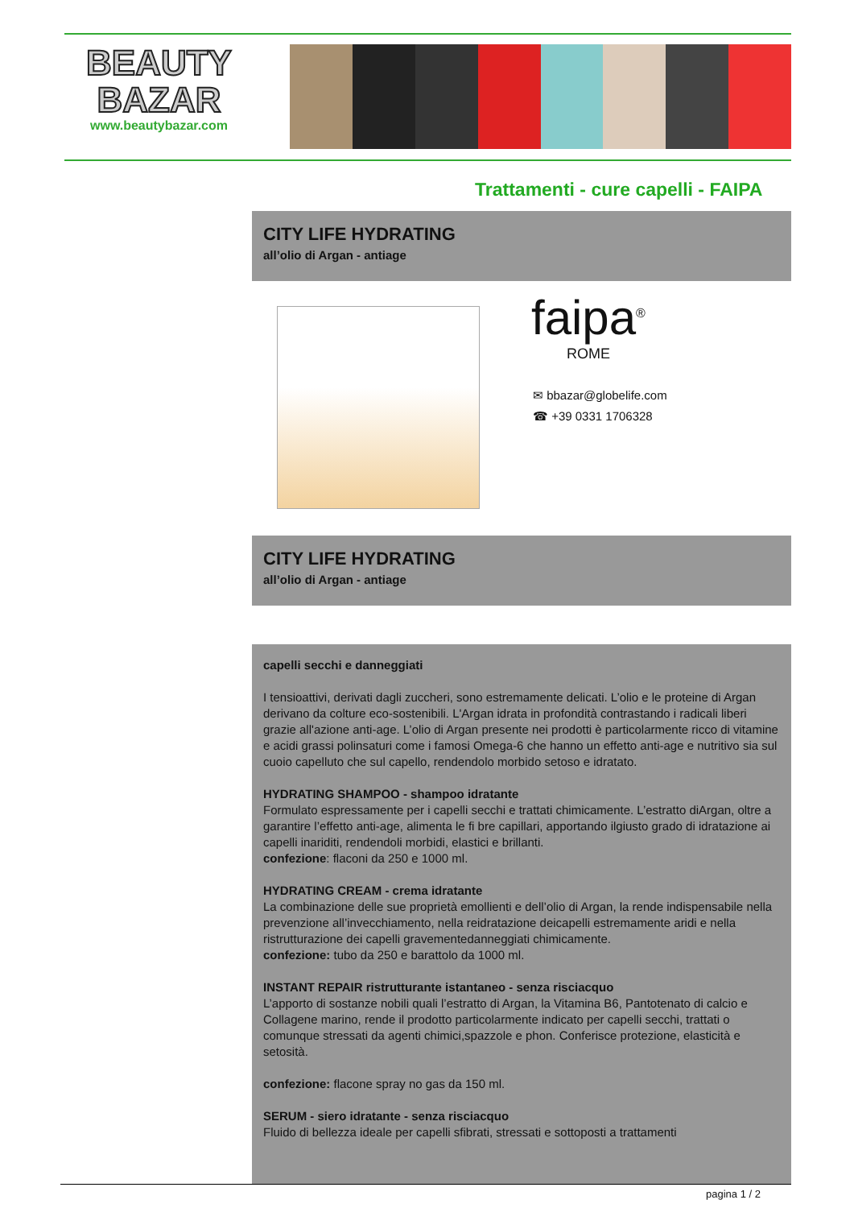BEAUTY
BAZAR
www.beautybazar.com
Trattamenti - cure capelli - FAIPA
CITY LIFE HYDRATING
all’olio di Argan - antiage
faipa<sup>®</sup>
ROME
✉ bbazar@globelife.com
☎ +39 0331 1706328
CITY LIFE HYDRATING
all’olio di Argan - antiage
capelli secchi e danneggiati
I tensioattivi, derivati dagli zuccheri, sono estremamente delicati. L’olio e le proteine di Argan derivano da colture eco-sostenibili. L'Argan idrata in profondità contrastando i radicali liberi grazie all'azione anti-age. L’olio di Argan presente nei prodotti è particolarmente ricco di vitamine e acidi grassi polinsaturi come i famosi Omega-6 che hanno un effetto anti-age e nutritivo sia sul cuoio capelluto che sul capello, rendendolo morbido setoso e idratato.
HYDRATING SHAMPOO - shampoo idratante
Formulato espressamente per i capelli secchi e trattati chimicamente. L’estratto diArgan, oltre a garantire l’effetto anti-age, alimenta le fi bre capillari, apportando ilgiusto grado di idratazione ai capelli inariditi, rendendoli morbidi, elastici e brillanti.
confezione: flaconi da 250 e 1000 ml.
HYDRATING CREAM - crema idratante
La combinazione delle sue proprietà emollienti e dell’olio di Argan, la rende indispensabile nella prevenzione all’invecchiamento, nella reidratazione deicapelli estremamente aridi e nella ristrutturazione dei capelli gravementedanneggiati chimicamente.
confezione: tubo da 250 e barattolo da 1000 ml.
INSTANT REPAIR ristrutturante istantaneo - senza risciacquo
L’apporto di sostanze nobili quali l’estratto di Argan, la Vitamina B6, Pantotenato di calcio e Collagene marino, rende il prodotto particolarmente indicato per capelli secchi, trattati o comunque stressati da agenti chimici,spazzole e phon. Conferisce protezione, elasticità e setosità.
confezione: flacone spray no gas da 150 ml.
SERUM - siero idratante - senza risciacquo
Fluido di bellezza ideale per capelli sfibrati, stressati e sottoposti a trattamenti
pagina 1 / 2